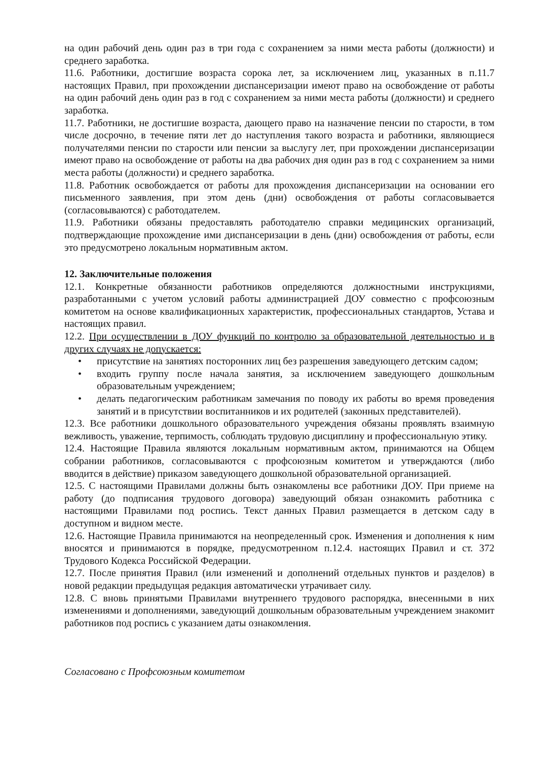на один рабочий день один раз в три года с сохранением за ними места работы (должности) и среднего заработка.
11.6. Работники, достигшие возраста сорока лет, за исключением лиц, указанных в п.11.7 настоящих Правил, при прохождении диспансеризации имеют право на освобождение от работы на один рабочий день один раз в год с сохранением за ними места работы (должности) и среднего заработка.
11.7. Работники, не достигшие возраста, дающего право на назначение пенсии по старости, в том числе досрочно, в течение пяти лет до наступления такого возраста и работники, являющиеся получателями пенсии по старости или пенсии за выслугу лет, при прохождении диспансеризации имеют право на освобождение от работы на два рабочих дня один раз в год с сохранением за ними места работы (должности) и среднего заработка.
11.8. Работник освобождается от работы для прохождения диспансеризации на основании его письменного заявления, при этом день (дни) освобождения от работы согласовывается (согласовываются) с работодателем.
11.9. Работники обязаны предоставлять работодателю справки медицинских организаций, подтверждающие прохождение ими диспансеризации в день (дни) освобождения от работы, если это предусмотрено локальным нормативным актом.
12. Заключительные положения
12.1. Конкретные обязанности работников определяются должностными инструкциями, разработанными с учетом условий работы администрацией ДОУ совместно с профсоюзным комитетом на основе квалификационных характеристик, профессиональных стандартов, Устава и настоящих правил.
12.2. При осуществлении в ДОУ функций по контролю за образовательной деятельностью и в других случаях не допускается:
• присутствие на занятиях посторонних лиц без разрешения заведующего детским садом;
• входить группу после начала занятия, за исключением заведующего дошкольным образовательным учреждением;
• делать педагогическим работникам замечания по поводу их работы во время проведения занятий и в присутствии воспитанников и их родителей (законных представителей).
12.3. Все работники дошкольного образовательного учреждения обязаны проявлять взаимную вежливость, уважение, терпимость, соблюдать трудовую дисциплину и профессиональную этику.
12.4. Настоящие Правила являются локальным нормативным актом, принимаются на Общем собрании работников, согласовываются с профсоюзным комитетом и утверждаются (либо вводится в действие) приказом заведующего дошкольной образовательной организацией.
12.5. С настоящими Правилами должны быть ознакомлены все работники ДОУ. При приеме на работу (до подписания трудового договора) заведующий обязан ознакомить работника с настоящими Правилами под роспись. Текст данных Правил размещается в детском саду в доступном и видном месте.
12.6. Настоящие Правила принимаются на неопределенный срок. Изменения и дополнения к ним вносятся и принимаются в порядке, предусмотренном п.12.4. настоящих Правил и ст. 372 Трудового Кодекса Российской Федерации.
12.7. После принятия Правил (или изменений и дополнений отдельных пунктов и разделов) в новой редакции предыдущая редакция автоматически утрачивает силу.
12.8. С вновь принятыми Правилами внутреннего трудового распорядка, внесенными в них изменениями и дополнениями, заведующий дошкольным образовательным учреждением знакомит работников под роспись с указанием даты ознакомления.
Согласовано с Профсоюзным комитетом